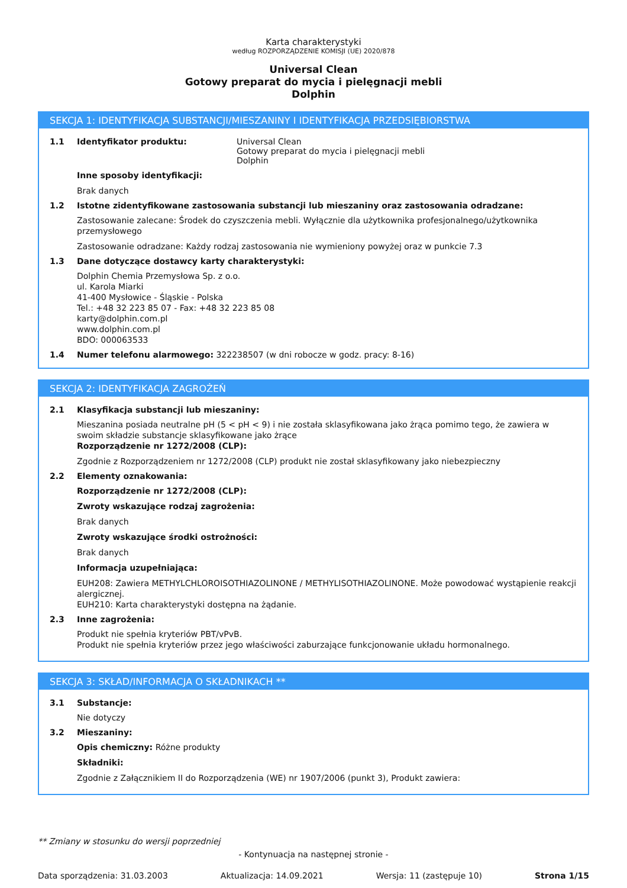Karta charakterystyki
według ROZPORZĄDZENIE KOMISJI (UE) 2020/878
Universal Clean
Gotowy preparat do mycia i pielęgnacji mebli
Dolphin
SEKCJA 1: IDENTYFIKACJA SUBSTANCJI/MIESZANINY I IDENTYFIKACJA PRZEDSIĘBIORSTWA
1.1 Identyfikator produktu: Universal Clean
Gotowy preparat do mycia i pielęgnacji mebli
Dolphin
Inne sposoby identyfikacji:
Brak danych
1.2 Istotne zidentyfikowane zastosowania substancji lub mieszaniny oraz zastosowania odradzane:
Zastosowanie zalecane: Środek do czyszczenia mebli. Wyłącznie dla użytkownika profesjonalnego/użytkownika przemysłowego
Zastosowanie odradzane: Każdy rodzaj zastosowania nie wymieniony powyżej oraz w punkcie 7.3
1.3 Dane dotyczące dostawcy karty charakterystyki:
Dolphin Chemia Przemysłowa Sp. z o.o.
ul. Karola Miarki
41-400 Mysłowice - Śląskie - Polska
Tel.: +48 32 223 85 07 - Fax: +48 32 223 85 08
karty@dolphin.com.pl
www.dolphin.com.pl
BDO: 000063533
1.4 Numer telefonu alarmowego: 322238507 (w dni robocze w godz. pracy: 8-16)
SEKCJA 2: IDENTYFIKACJA ZAGROŻEŃ
2.1 Klasyfikacja substancji lub mieszaniny:
Mieszanina posiada neutralne pH (5 < pH < 9) i nie została sklasyfikowana jako żrąca pomimo tego, że zawiera w swoim składzie substancje sklasyfikowane jako żrące
Rozporządzenie nr 1272/2008 (CLP):
Zgodnie z Rozporządzeniem nr 1272/2008 (CLP) produkt nie został sklasyfikowany jako niebezpieczny
2.2 Elementy oznakowania:
Rozporządzenie nr 1272/2008 (CLP):
Zwroty wskazujące rodzaj zagrożenia:
Brak danych
Zwroty wskazujące środki ostrożności:
Brak danych
Informacja uzupełniająca:
EUH208: Zawiera METHYLCHLOROISOTHIAZOLINONE / METHYLISOTHIAZOLINONE. Może powodować wystąpienie reakcji alergicznej.
EUH210: Karta charakterystyki dostępna na żądanie.
2.3 Inne zagrożenia:
Produkt nie spełnia kryteriów PBT/vPvB.
Produkt nie spełnia kryteriów przez jego właściwości zaburzające funkcjonowanie układu hormonalnego.
SEKCJA 3: SKŁAD/INFORMACJA O SKŁADNIKACH **
3.1 Substancje:
Nie dotyczy
3.2 Mieszaniny:
Opis chemiczny: Różne produkty
Składniki:
Zgodnie z Załącznikiem II do Rozporządzenia (WE) nr 1907/2006 (punkt 3), Produkt zawiera:
** Zmiany w stosunku do wersji poprzedniej
- Kontynuacja na następnej stronie -
Data sporządzenia: 31.03.2003 Aktualizacja: 14.09.2021 Wersja: 11 (zastępuje 10) Strona 1/15